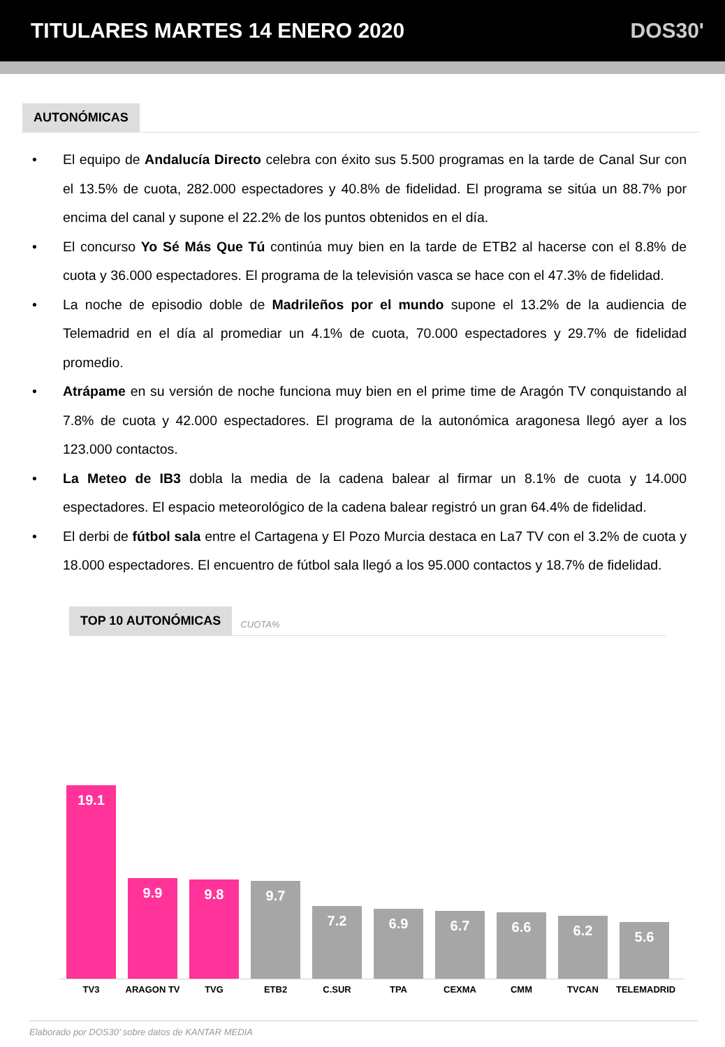TITULARES MARTES 14 ENERO 2020 DOS30'
AUTONÓMICAS
El equipo de Andalucía Directo celebra con éxito sus 5.500 programas en la tarde de Canal Sur con el 13.5% de cuota, 282.000 espectadores y 40.8% de fidelidad. El programa se sitúa un 88.7% por encima del canal y supone el 22.2% de los puntos obtenidos en el día.
El concurso Yo Sé Más Que Tú continúa muy bien en la tarde de ETB2 al hacerse con el 8.8% de cuota y 36.000 espectadores. El programa de la televisión vasca se hace con el 47.3% de fidelidad.
La noche de episodio doble de Madrileños por el mundo supone el 13.2% de la audiencia de Telemadrid en el día al promediar un 4.1% de cuota, 70.000 espectadores y 29.7% de fidelidad promedio.
Atrápame en su versión de noche funciona muy bien en el prime time de Aragón TV conquistando al 7.8% de cuota y 42.000 espectadores. El programa de la autonómica aragonesa llegó ayer a los 123.000 contactos.
La Meteo de IB3 dobla la media de la cadena balear al firmar un 8.1% de cuota y 14.000 espectadores. El espacio meteorológico de la cadena balear registró un gran 64.4% de fidelidad.
El derbi de fútbol sala entre el Cartagena y El Pozo Murcia destaca en La7 TV con el 3.2% de cuota y 18.000 espectadores. El encuentro de fútbol sala llegó a los 95.000 contactos y 18.7% de fidelidad.
TOP 10 AUTONÓMICAS CUOTA%
19.1
9.9
9.8
9.7
7.2
6.9
6.7
6.6
6.2
5.6
TV3 ARAGON TV TVG ETB2 C.SUR TPA CEXMA CMM TVCAN TELEMADRID
Elaborado por DOS30’ sobre datos de KANTAR MEDIA